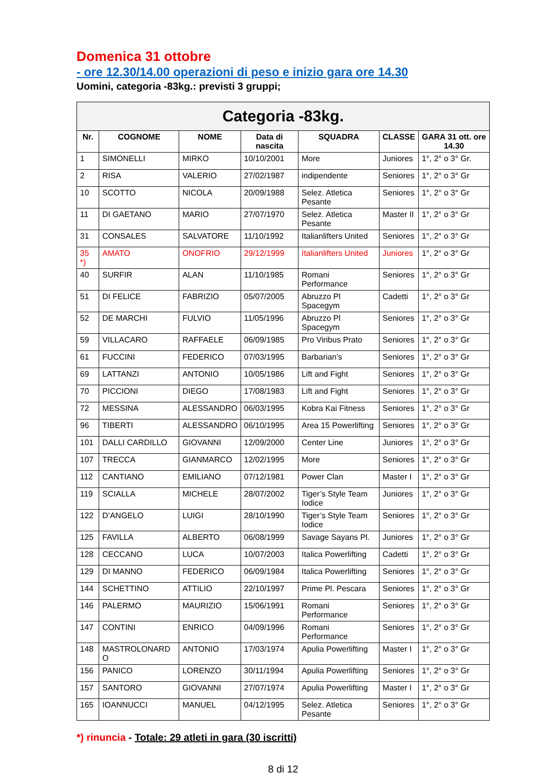Domenica 31 ottobre
- ore 12.30/14.00 operazioni di peso e inizio gara ore 14.30
Uomini, categoria -83kg.: previsti 3 gruppi;
| Categoria -83kg. | | | | | | |
| --- | --- | --- | --- | --- | --- | --- |
| Nr. | COGNOME | NOME | Data di nascita | SQUADRA | CLASSE | GARA 31 ott. ore 14.30 |
| 1 | SIMONELLI | MIRKO | 10/10/2001 | More | Juniores | 1°, 2° o 3° Gr. |
| 2 | RISA | VALERIO | 27/02/1987 | indipendente | Seniores | 1°, 2° o 3° Gr |
| 10 | SCOTTO | NICOLA | 20/09/1988 | Selez. Atletica Pesante | Seniores | 1°, 2° o 3° Gr |
| 11 | DI GAETANO | MARIO | 27/07/1970 | Selez. Atletica Pesante | Master II | 1°, 2° o 3° Gr |
| 31 | CONSALES | SALVATORE | 11/10/1992 | Italianlifters United | Seniores | 1°, 2° o 3° Gr |
| 35 *) | AMATO | ONOFRIO | 29/12/1999 | Italianlifters United | Juniores | 1°, 2° o 3° Gr |
| 40 | SURFIR | ALAN | 11/10/1985 | Romani Performance | Seniores | 1°, 2° o 3° Gr |
| 51 | DI FELICE | FABRIZIO | 05/07/2005 | Abruzzo Pl Spacegym | Cadetti | 1°, 2° o 3° Gr |
| 52 | DE MARCHI | FULVIO | 11/05/1996 | Abruzzo Pl Spacegym | Seniores | 1°, 2° o 3° Gr |
| 59 | VILLACARO | RAFFAELE | 06/09/1985 | Pro Viribus Prato | Seniores | 1°, 2° o 3° Gr |
| 61 | FUCCINI | FEDERICO | 07/03/1995 | Barbarian’s | Seniores | 1°, 2° o 3° Gr |
| 69 | LATTANZI | ANTONIO | 10/05/1986 | Lift and Fight | Seniores | 1°, 2° o 3° Gr |
| 70 | PICCIONI | DIEGO | 17/08/1983 | Lift and Fight | Seniores | 1°, 2° o 3° Gr |
| 72 | MESSINA | ALESSANDRO | 06/03/1995 | Kobra Kai Fitness | Seniores | 1°, 2° o 3° Gr |
| 96 | TIBERTI | ALESSANDRO | 06/10/1995 | Area 15 Powerlifting | Seniores | 1°, 2° o 3° Gr |
| 101 | DALLI CARDILLO | GIOVANNI | 12/09/2000 | Center Line | Juniores | 1°, 2° o 3° Gr |
| 107 | TRECCA | GIANMARCO | 12/02/1995 | More | Seniores | 1°, 2° o 3° Gr |
| 112 | CANTIANO | EMILIANO | 07/12/1981 | Power Clan | Master I | 1°, 2° o 3° Gr |
| 119 | SCIALLA | MICHELE | 28/07/2002 | Tiger’s Style Team Iodice | Juniores | 1°, 2° o 3° Gr |
| 122 | D’ANGELO | LUIGI | 28/10/1990 | Tiger’s Style Team Iodice | Seniores | 1°, 2° o 3° Gr |
| 125 | FAVILLA | ALBERTO | 06/08/1999 | Savage Sayans Pl. | Juniores | 1°, 2° o 3° Gr |
| 128 | CECCANO | LUCA | 10/07/2003 | Italica Powerlifting | Cadetti | 1°, 2° o 3° Gr |
| 129 | DI MANNO | FEDERICO | 06/09/1984 | Italica Powerlifting | Seniores | 1°, 2° o 3° Gr |
| 144 | SCHETTINO | ATTILIO | 22/10/1997 | Prime Pl. Pescara | Seniores | 1°, 2° o 3° Gr |
| 146 | PALERMO | MAURIZIO | 15/06/1991 | Romani Performance | Seniores | 1°, 2° o 3° Gr |
| 147 | CONTINI | ENRICO | 04/09/1996 | Romani Performance | Seniores | 1°, 2° o 3° Gr |
| 148 | MASTROLONARD O | ANTONIO | 17/03/1974 | Apulia Powerlifting | Master I | 1°, 2° o 3° Gr |
| 156 | PANICO | LORENZO | 30/11/1994 | Apulia Powerlifting | Seniores | 1°, 2° o 3° Gr |
| 157 | SANTORO | GIOVANNI | 27/07/1974 | Apulia Powerlifting | Master I | 1°, 2° o 3° Gr |
| 165 | IOANNUCCI | MANUEL | 04/12/1995 | Selez. Atletica Pesante | Seniores | 1°, 2° o 3° Gr |
*) rinuncia - Totale: 29 atleti in gara (30 iscritti)
8 di 12